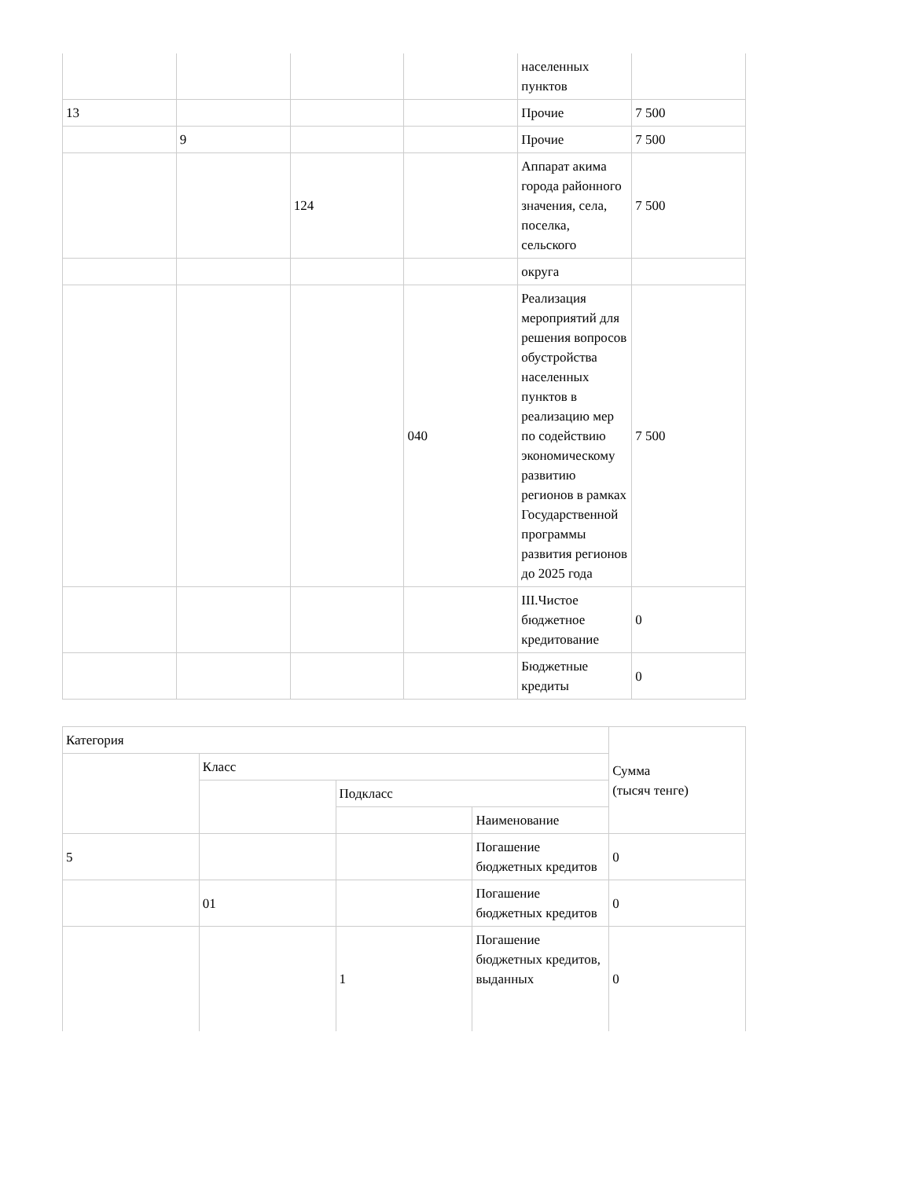| | | | | населенных пунктов | |
| 13 | | | | Прочие | 7 500 |
| | 9 | | | Прочие | 7 500 |
| | | 124 | | Аппарат акима города районного значения, села, поселка, сельского | 7 500 |
| | | | | округа | |
| | | | 040 | Реализация мероприятий для решения вопросов обустройства населенных пунктов в реализацию мер по содействию экономическому развитию регионов в рамках Государственной программы развития регионов до 2025 года | 7 500 |
| | | | | III.Чистое бюджетное кредитование | 0 |
| | | | | Бюджетные кредиты | 0 |
| Категория | | | | Сумма (тысяч тенге) |
| | Класс | | | |
| | | Подкласс | | |
| | | | Наименование | |
| 5 | | | Погашение бюджетных кредитов | 0 |
| | 01 | | Погашение бюджетных кредитов | 0 |
| | | 1 | Погашение бюджетных кредитов, выданных | 0 |